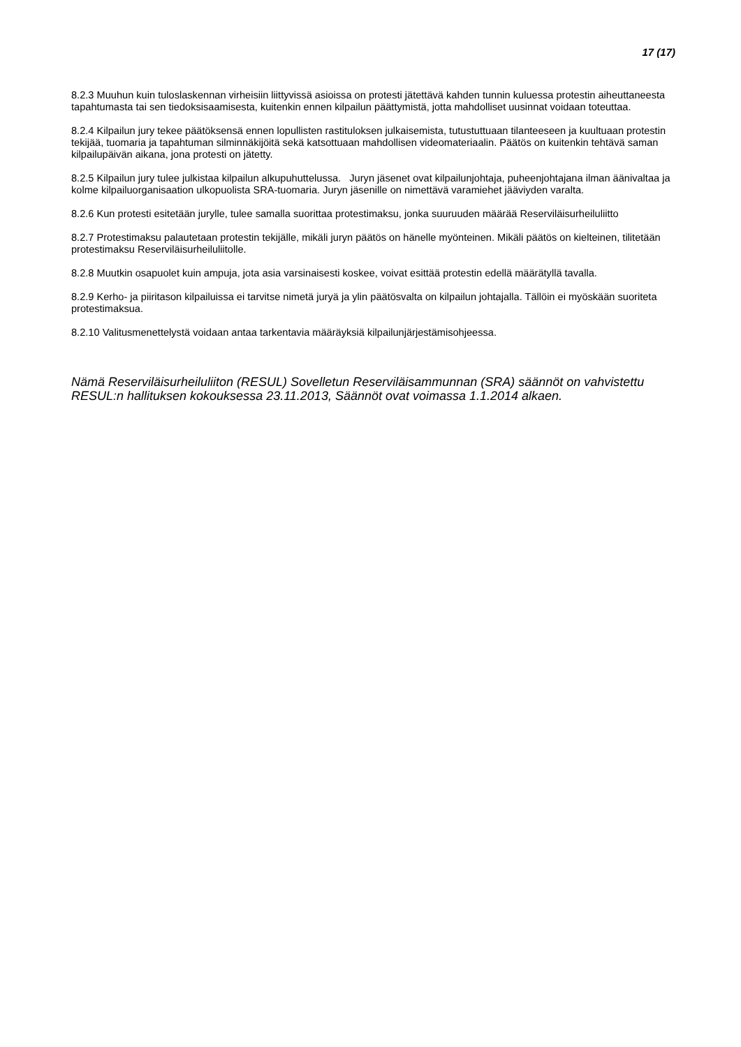17 (17)
8.2.3 Muuhun kuin tuloslaskennan virheisiin liittyvissä asioissa on protesti jätettävä kahden tunnin kuluessa protestin aiheuttaneesta tapahtumasta tai sen tiedoksisaamisesta, kuitenkin ennen kilpailun päättymistä, jotta mahdolliset uusinnat voidaan toteuttaa.
8.2.4 Kilpailun jury tekee päätöksensä ennen lopullisten rastituloksen julkaisemista, tutustuttuaan tilanteeseen ja kuultuaan protestin tekijää, tuomaria ja tapahtuman silminnäkijöitä sekä katsottuaan mahdollisen videomateriaalin. Päätös on kuitenkin tehtävä saman kilpailupäivän aikana, jona protesti on jätetty.
8.2.5 Kilpailun jury tulee julkistaa kilpailun alkupuhuttelussa. Juryn jäsenet ovat kilpailunjohtaja, puheenjohtajana ilman äänivaltaa ja kolme kilpailuorganisaation ulkopuolista SRA-tuomaria. Juryn jäsenille on nimettävä varamiehet jääviyden varalta.
8.2.6 Kun protesti esitetään jurylle, tulee samalla suorittaa protestimaksu, jonka suuruuden määrää Reserviläisurheiluliitto
8.2.7 Protestimaksu palautetaan protestin tekijälle, mikäli juryn päätös on hänelle myönteinen. Mikäli päätös on kielteinen, tilitetään protestimaksu Reserviläisurheiluliitolle.
8.2.8 Muutkin osapuolet kuin ampuja, jota asia varsinaisesti koskee, voivat esittää protestin edellä määrätyllä tavalla.
8.2.9 Kerho- ja piiritason kilpailuissa ei tarvitse nimetä juryä ja ylin päätösvalta on kilpailun johtajalla. Tällöin ei myöskään suoriteta protestimaksua.
8.2.10 Valitusmenettelystä voidaan antaa tarkentavia määräyksiä kilpailunjärjestämisohjeessa.
Nämä Reserviläisurheiluliiton (RESUL) Sovelletun Reserviläisammunnan (SRA) säännöt on vahvistettu RESUL:n hallituksen kokouksessa 23.11.2013, Säännöt ovat voimassa 1.1.2014 alkaen.